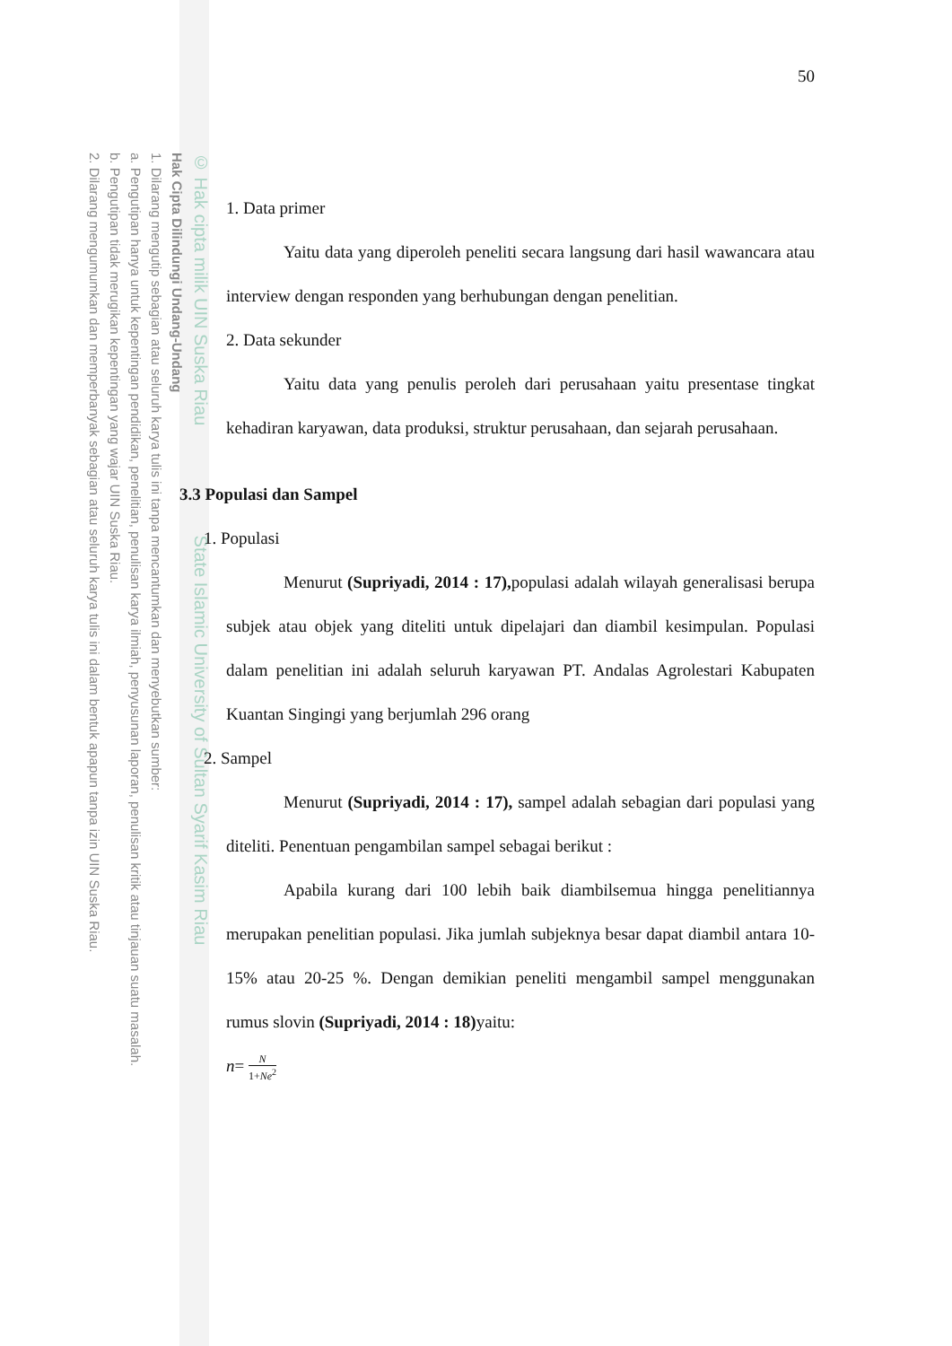© Hak cipta milik UIN Suska Riau State Islamic University of Sultan Syarif Kasim Riau
Hak Cipta Dilindungi Undang-Undang
1. Dilarang mengutip sebagian atau seluruh karya tulis ini tanpa mencantumkan dan menyebutkan sumber:
a. Pengutipan hanya untuk kepentingan pendidikan, penelitian, penulisan karya ilmiah, penyusunan laporan, penulisan kritik atau tinjauan suatu masalah.
b. Pengutipan tidak merugikan kepentingan yang wajar UIN Suska Riau.
2. Dilarang mengumumkan dan memperbanyak sebagian atau seluruh karya tulis ini dalam bentuk apapun tanpa izin UIN Suska Riau.
50
1. Data primer
Yaitu data yang diperoleh peneliti secara langsung dari hasil wawancara atau interview dengan responden yang berhubungan dengan penelitian.
2. Data sekunder
Yaitu data yang penulis peroleh dari perusahaan yaitu presentase tingkat kehadiran karyawan, data produksi, struktur perusahaan, dan sejarah perusahaan.
3.3 Populasi dan Sampel
1. Populasi
Menurut (Supriyadi, 2014 : 17), populasi adalah wilayah generalisasi berupa subjek atau objek yang diteliti untuk dipelajari dan diambil kesimpulan. Populasi dalam penelitian ini adalah seluruh karyawan PT. Andalas Agrolestari Kabupaten Kuantan Singingi yang berjumlah 296 orang
2. Sampel
Menurut (Supriyadi, 2014 : 17), sampel adalah sebagian dari populasi yang diteliti. Penentuan pengambilan sampel sebagai berikut :
Apabila kurang dari 100 lebih baik diambilsemua hingga penelitiannya merupakan penelitian populasi. Jika jumlah subjeknya besar dapat diambil antara 10-15% atau 20-25 %. Dengan demikian peneliti mengambil sampel menggunakan rumus slovin (Supriyadi, 2014 : 18) yaitu:
n= N 1+Ne<sup>2</sup>